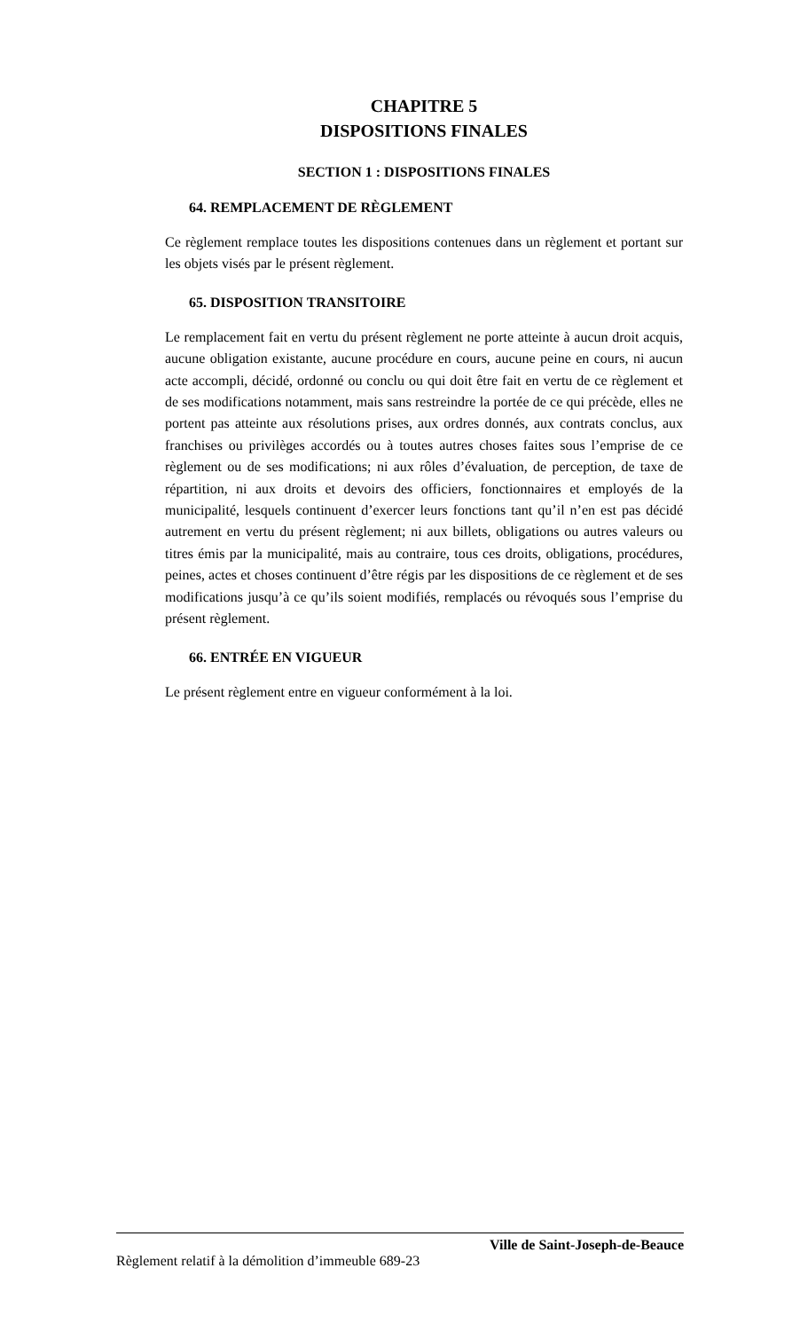CHAPITRE 5
DISPOSITIONS FINALES
SECTION 1 : DISPOSITIONS FINALES
64. REMPLACEMENT DE RÈGLEMENT
Ce règlement remplace toutes les dispositions contenues dans un règlement et portant sur les objets visés par le présent règlement.
65. DISPOSITION TRANSITOIRE
Le remplacement fait en vertu du présent règlement ne porte atteinte à aucun droit acquis, aucune obligation existante, aucune procédure en cours, aucune peine en cours, ni aucun acte accompli, décidé, ordonné ou conclu ou qui doit être fait en vertu de ce règlement et de ses modifications notamment, mais sans restreindre la portée de ce qui précède, elles ne portent pas atteinte aux résolutions prises, aux ordres donnés, aux contrats conclus, aux franchises ou privilèges accordés ou à toutes autres choses faites sous l’emprise de ce règlement ou de ses modifications; ni aux rôles d’évaluation, de perception, de taxe de répartition, ni aux droits et devoirs des officiers, fonctionnaires et employés de la municipalité, lesquels continuent d’exercer leurs fonctions tant qu’il n’en est pas décidé autrement en vertu du présent règlement; ni aux billets, obligations ou autres valeurs ou titres émis par la municipalité, mais au contraire, tous ces droits, obligations, procédures, peines, actes et choses continuent d’être régis par les dispositions de ce règlement et de ses modifications jusqu’à ce qu’ils soient modifiés, remplacés ou révoqués sous l’emprise du présent règlement.
66. ENTRÉE EN VIGUEUR
Le présent règlement entre en vigueur conformément à la loi.
Ville de Saint-Joseph-de-Beauce
Règlement relatif à la démolition d’immeuble 689-23